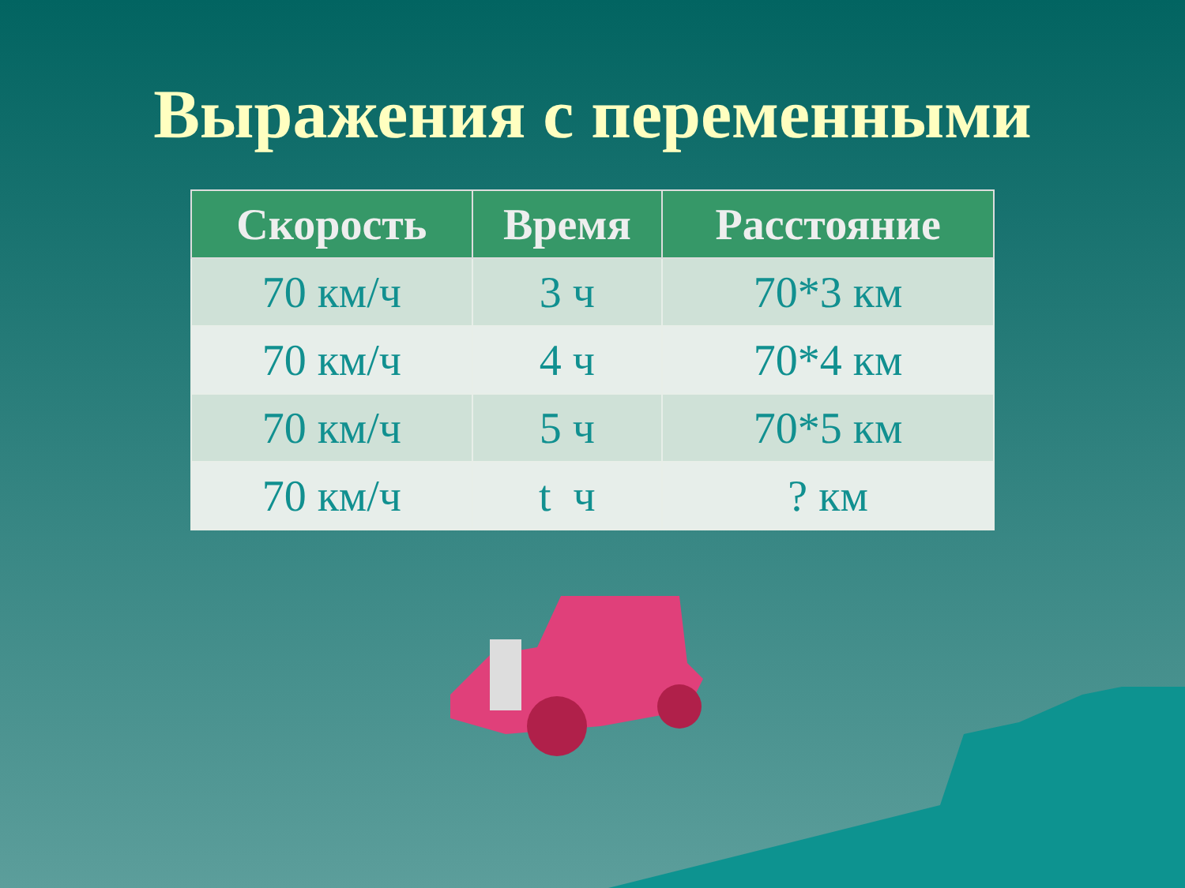Выражения с переменными
| Скорость | Время | Расстояние |
| --- | --- | --- |
| 70 км/ч | 3 ч | 70*3 км |
| 70 км/ч | 4 ч | 70*4 км |
| 70 км/ч | 5 ч | 70*5 км |
| 70 км/ч | t ч | ? км |